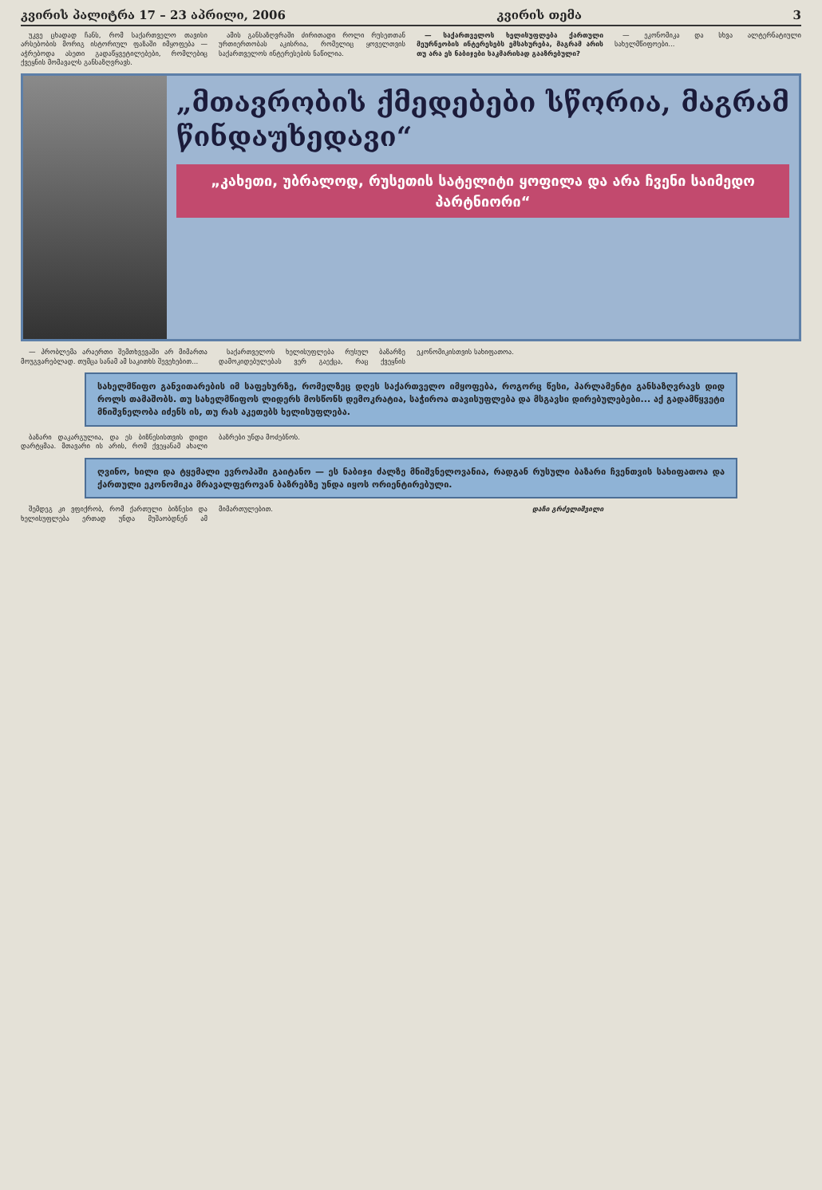კვირის პალიტრა 17 – 23 აპრილი, 2006 კვირის თემა 3
უკვე ცხადად ჩანს, რომ საქართველო თავისი არსებობის მორიგ ისტორიულ ფაზაში იმყოფება — აჭრებოდა ასეთი გადაწყვეტილებები, რომლებიც ქვეყნის მომავალს განსაზღვრავს.
ამის განსაზღვრაში ძირითადი როლი რუსეთთან ურთიერთობას აკისრია, რომელიც ყოველთვის საქართველოს ინტერესების ნაწილია.
— საქართველოს ხელისუფლება ქართული მეურნეობის ინტერესებს ემსახურება, მაგრამ არის თუ არა ეს ნაბიჯები საკმარისად გააზრებული?
— ეკონომიკა და სხვა ალტერნატიული სახელმწიფოები...
„მთავრობის ქმედებები სწორია, მაგრამ წინდაუხედავი“
„კახეთი, უბრალოდ, რუსეთის სატელიტი ყოფილა და არა ჩვენი საიმედო პარტნიორი“
— პრობლემა არაერთი შემთხვევაში არ მიმართა მოუგვარებლად. თუმცა სანამ ამ საკითხს შევეხებით...
საქართველოს ხელისუფლება რუსულ ბაზარზე დამოკიდებულებას ვერ გაექცა, რაც ქვეყნის ეკონომიკისთვის სახიფათოა.
სახელმწიფო განვითარების იმ საფეხურზე, რომელზეც დღეს საქართველო იმყოფება, როგორც წესი, პარლამენტი განსაზღვრავს დიდ როლს თამაშობს. თუ სახელმწიფოს ლიდერს მოსწონს დემოკრატია, საჭიროა თავისუფლება და მსგავსი დირებულებები... აქ გადამწყვეტი მნიშვნელობა იძენს ის, თუ რას აკეთებს ხელისუფლება.
ბაზარი დაკარგულია, და ეს ბიზნესისთვის დიდი დარტყმაა. მთავარი ის არის, რომ ქვეყანამ ახალი ბაზრები უნდა მოძებნოს.
ღვინო, ხილი და ტყემალი ევროპაში გაიტანო — ეს ნაბიჯი ძალზე მნიშვნელოვანია, რადგან რუსული ბაზარი ჩვენთვის სახიფათოა და ქართული ეკონომიკა მრავალფეროვან ბაზრებზე უნდა იყოს ორიენტირებული.
შემდეგ კი ვფიქრობ, რომ ქართული ბიზნესი და ხელისუფლება ერთად უნდა მუშაობდნენ ამ მიმართულებით.
დაჩი გრძელიშვილი